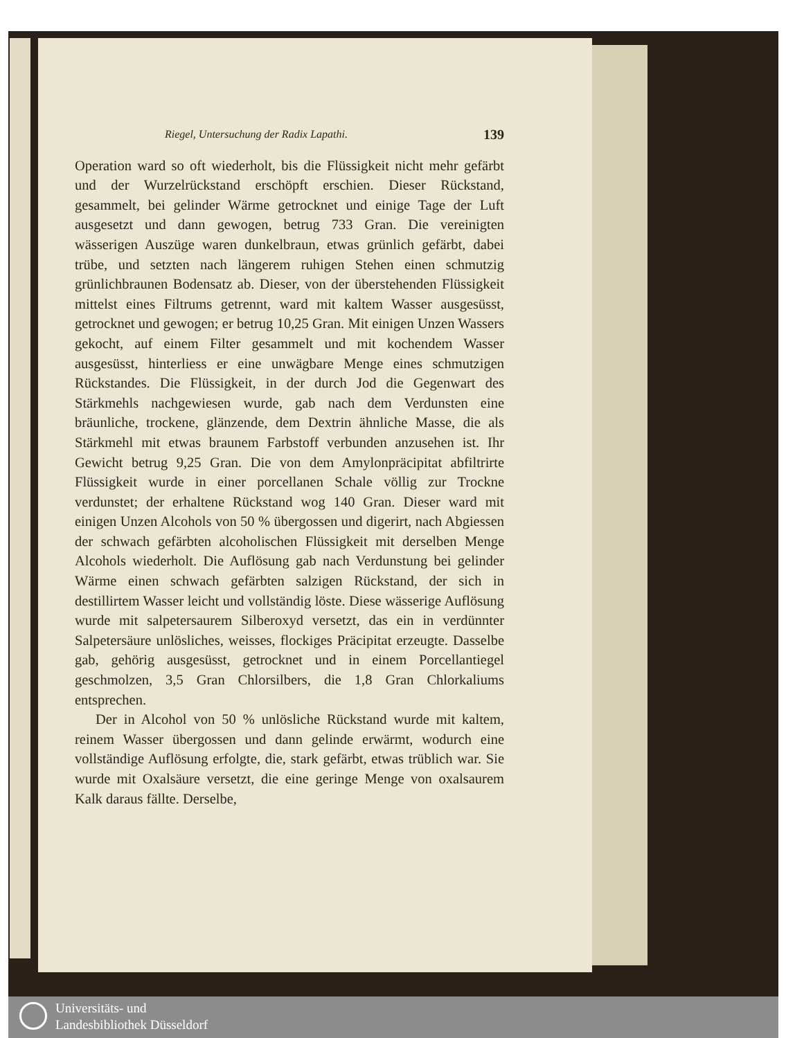Riegel, Untersuchung der Radix Lapathi. 139
Operation ward so oft wiederholt, bis die Flüssigkeit nicht mehr gefärbt und der Wurzelrückstand erschöpft erschien. Dieser Rückstand, gesammelt, bei gelinder Wärme getrocknet und einige Tage der Luft ausgesetzt und dann gewogen, betrug 733 Gran. Die vereinigten wässerigen Auszüge waren dunkelbraun, etwas grünlich gefärbt, dabei trübe, und setzten nach längerem ruhigen Stehen einen schmutzig grünlichbraunen Bodensatz ab. Dieser, von der überstehenden Flüssigkeit mittelst eines Filtrums getrennt, ward mit kaltem Wasser ausgesüsst, getrocknet und gewogen; er betrug 10,25 Gran. Mit einigen Unzen Wassers gekocht, auf einem Filter gesammelt und mit kochendem Wasser ausgesüsst, hinterliess er eine unwägbare Menge eines schmutzigen Rückstandes. Die Flüssigkeit, in der durch Jod die Gegenwart des Stärkmehls nachgewiesen wurde, gab nach dem Verdunsten eine bräunliche, trockene, glänzende, dem Dextrin ähnliche Masse, die als Stärkmehl mit etwas braunem Farbstoff verbunden anzusehen ist. Ihr Gewicht betrug 9,25 Gran. Die von dem Amylonpräcipitat abfiltrirte Flüssigkeit wurde in einer porcellanen Schale völlig zur Trockne verdunstet; der erhaltene Rückstand wog 140 Gran. Dieser ward mit einigen Unzen Alcohols von 50 % übergossen und digerirt, nach Abgiessen der schwach gefärbten alcoholischen Flüssigkeit mit derselben Menge Alcohols wiederholt. Die Auflösung gab nach Verdunstung bei gelinder Wärme einen schwach gefärbten salzigen Rückstand, der sich in destillirtem Wasser leicht und vollständig löste. Diese wässerige Auflösung wurde mit salpetersaurem Silberoxyd versetzt, das ein in verdünnter Salpetersäure unlösliches, weisses, flockiges Präcipitat erzeugte. Dasselbe gab, gehörig ausgesüsst, getrocknet und in einem Porcellantiegel geschmolzen, 3,5 Gran Chlorsilbers, die 1,8 Gran Chlorkaliums entsprechen.
Der in Alcohol von 50 % unlösliche Rückstand wurde mit kaltem, reinem Wasser übergossen und dann gelinde erwärmt, wodurch eine vollständige Auflösung erfolgte, die, stark gefärbt, etwas trüblich war. Sie wurde mit Oxalsäure versetzt, die eine geringe Menge von oxalsaurem Kalk daraus fällte. Derselbe,
Universitäts- und
Landesbibliothek Düsseldorf